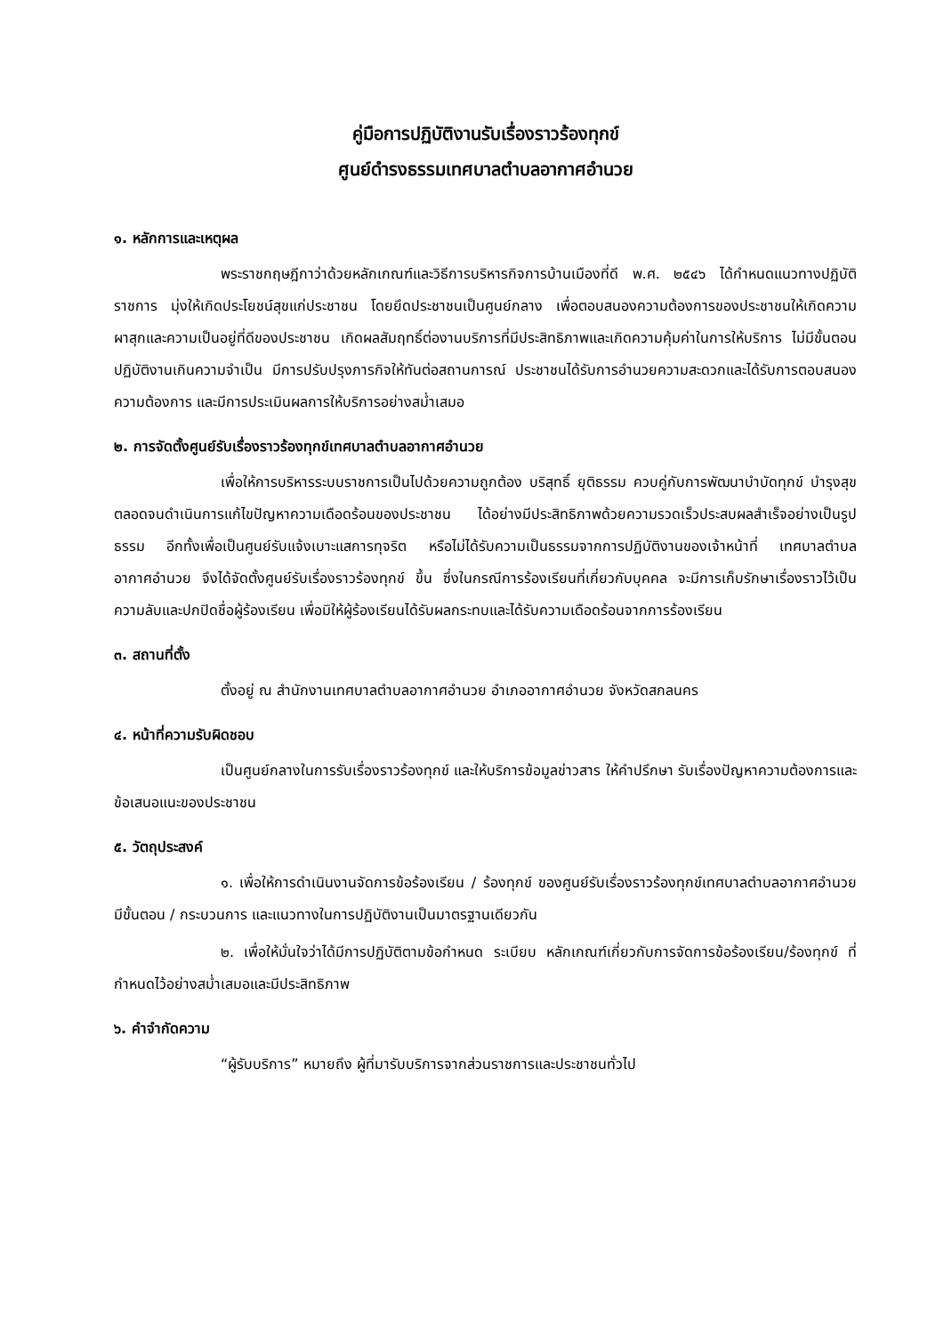คู่มือการปฏิบัติงานรับเรื่องราวร้องทุกข์
ศูนย์ดำรงธรรมเทศบาลตำบลอากาศอำนวย
๑. หลักการและเหตุผล
พระราชกฤษฎีกาว่าด้วยหลักเกณฑ์และวิธีการบริหารกิจการบ้านเมืองที่ดี พ.ศ. ๒๕๔๖ ได้กำหนดแนวทางปฏิบัติราชการ มุ่งให้เกิดประโยชน์สุขแก่ประชาชน โดยยึดประชาชนเป็นศูนย์กลาง เพื่อตอบสนองความต้องการของประชาชนให้เกิดความผาสุกและความเป็นอยู่ที่ดีของประชาชน เกิดผลสัมฤทธิ์ต่องานบริการที่มีประสิทธิภาพและเกิดความคุ้มค่าในการให้บริการ ไม่มีขั้นตอนปฏิบัติงานเกินความจำเป็น มีการปรับปรุงภารกิจให้ทันต่อสถานการณ์ ประชาชนได้รับการอำนวยความสะดวกและได้รับการตอบสนองความต้องการ และมีการประเมินผลการให้บริการอย่างสม่ำเสมอ
๒. การจัดตั้งศูนย์รับเรื่องราวร้องทุกข์เทศบาลตำบลอากาศอำนวย
เพื่อให้การบริหารระบบราชการเป็นไปด้วยความถูกต้อง บริสุทธิ์ ยุติธรรม ควบคู่กับการพัฒนาบำบัดทุกข์ บำรุงสุข ตลอดจนดำเนินการแก้ไขปัญหาความเดือดร้อนของประชาชน ได้อย่างมีประสิทธิภาพด้วยความรวดเร็วประสบผลสำเร็จอย่างเป็นรูปธรรม อีกทั้งเพื่อเป็นศูนย์รับแจ้งเบาะแสการทุจริต หรือไม่ได้รับความเป็นธรรมจากการปฏิบัติงานของเจ้าหน้าที่ เทศบาลตำบลอากาศอำนวย จึงได้จัดตั้งศูนย์รับเรื่องราวร้องทุกข์ ขึ้น ซึ่งในกรณีการร้องเรียนที่เกี่ยวกับบุคคล จะมีการเก็บรักษาเรื่องราวไว้เป็นความลับและปกปิดชื่อผู้ร้องเรียน เพื่อมิให้ผู้ร้องเรียนได้รับผลกระทบและได้รับความเดือดร้อนจากการร้องเรียน
๓. สถานที่ตั้ง
ตั้งอยู่ ณ สำนักงานเทศบาลตำบลอากาศอำนวย อำเภออากาศอำนวย จังหวัดสกลนคร
๔. หน้าที่ความรับผิดชอบ
เป็นศูนย์กลางในการรับเรื่องราวร้องทุกข์ และให้บริการข้อมูลข่าวสาร ให้คำปรึกษา รับเรื่องปัญหาความต้องการและข้อเสนอแนะของประชาชน
๕. วัตถุประสงค์
๑. เพื่อให้การดำเนินงานจัดการข้อร้องเรียน / ร้องทุกข์ ของศูนย์รับเรื่องราวร้องทุกข์เทศบาลตำบลอากาศอำนวย มีขั้นตอน / กระบวนการ และแนวทางในการปฏิบัติงานเป็นมาตรฐานเดียวกัน
๒. เพื่อให้มั่นใจว่าได้มีการปฏิบัติตามข้อกำหนด ระเบียบ หลักเกณฑ์เกี่ยวกับการจัดการข้อร้องเรียน/ร้องทุกข์ ที่กำหนดไว้อย่างสม่ำเสมอและมีประสิทธิภาพ
๖. คำจำกัดความ
“ผู้รับบริการ” หมายถึง ผู้ที่มารับบริการจากส่วนราชการและประชาชนทั่วไป